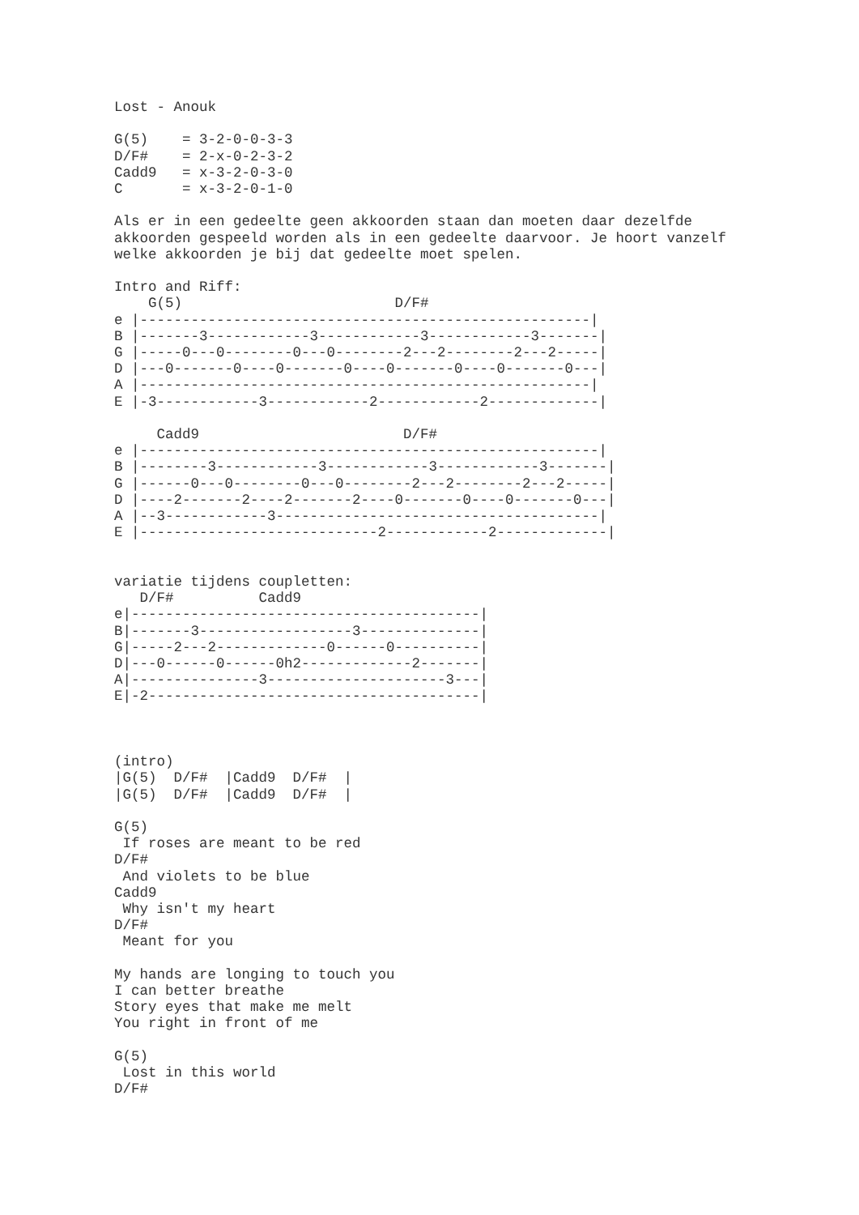Lost - Anouk

G(5)    = 3-2-0-0-3-3
D/F#    = 2-x-0-2-3-2
Cadd9   = x-3-2-0-3-0
C       = x-3-2-0-1-0

Als er in een gedeelte geen akkoorden staan dan moeten daar dezelfde
akkoorden gespeeld worden als in een gedeelte daarvoor. Je hoort vanzelf
welke akkoorden je bij dat gedeelte moet spelen.

Intro and Riff:
    G(5)                         D/F#
e |-----------------------------------------------------|
B |-------3------------3------------3------------3-------|
G |-----0---0--------0---0--------2---2--------2---2-----|
D |---0-------0----0-------0----0-------0----0-------0---|
A |-----------------------------------------------------|
E |-3------------3------------2------------2-------------|

     Cadd9                        D/F#
e |------------------------------------------------------|
B |--------3------------3------------3------------3-------|
G |------0---0--------0---0--------2---2--------2---2-----|
D |----2-------2----2-------2----0-------0----0-------0---|
A |--3------------3--------------------------------------|
E |----------------------------2------------2-------------|


variatie tijdens coupletten:
   D/F#          Cadd9
e|-----------------------------------------|
B|-------3------------------3--------------|
G|-----2---2-------------0------0----------|
D|---0------0------0h2-------------2-------|
A|---------------3---------------------3---|
E|-2---------------------------------------|



(intro)
|G(5)  D/F#  |Cadd9  D/F#  |
|G(5)  D/F#  |Cadd9  D/F#  |

G(5)
 If roses are meant to be red
D/F#
 And violets to be blue
Cadd9
 Why isn't my heart
D/F#
 Meant for you

My hands are longing to touch you
I can better breathe
Story eyes that make me melt
You right in front of me

G(5)
 Lost in this world
D/F#